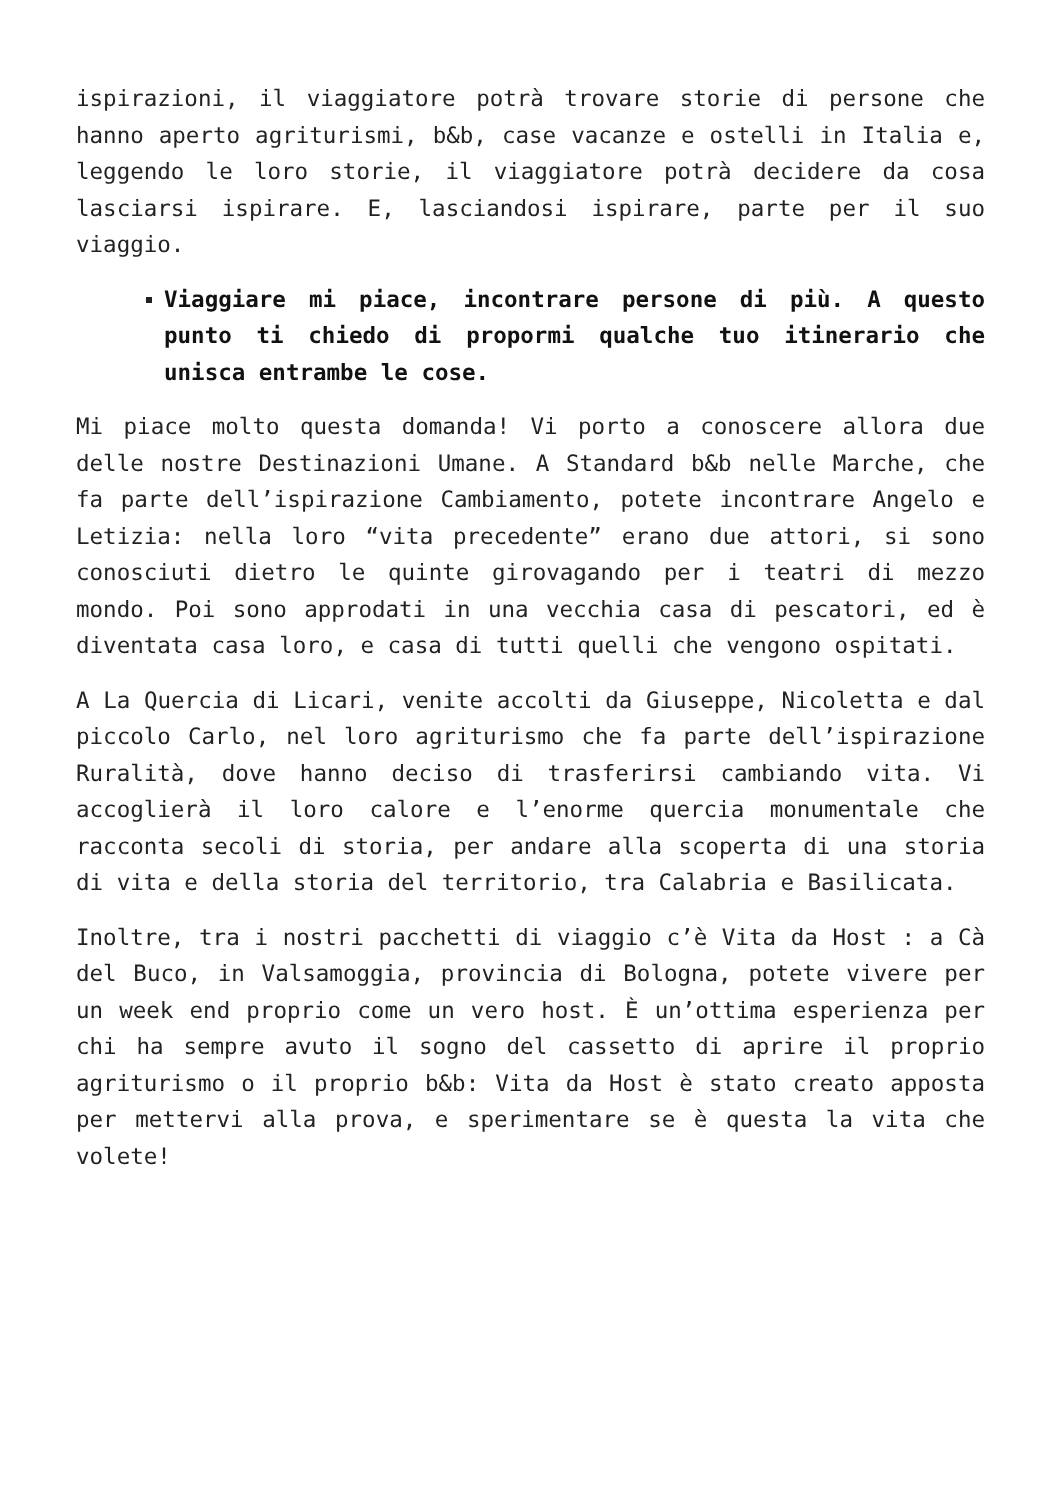ispirazioni, il viaggiatore potrà trovare storie di persone che hanno aperto agriturismi, b&b, case vacanze e ostelli in Italia e, leggendo le loro storie, il viaggiatore potrà decidere da cosa lasciarsi ispirare. E, lasciandosi ispirare, parte per il suo viaggio.
Viaggiare mi piace, incontrare persone di più. A questo punto ti chiedo di propormi qualche tuo itinerario che unisca entrambe le cose.
Mi piace molto questa domanda! Vi porto a conoscere allora due delle nostre Destinazioni Umane. A Standard b&b nelle Marche, che fa parte dell’ispirazione Cambiamento, potete incontrare Angelo e Letizia: nella loro “vita precedente” erano due attori, si sono conosciuti dietro le quinte girovagando per i teatri di mezzo mondo. Poi sono approdati in una vecchia casa di pescatori, ed è diventata casa loro, e casa di tutti quelli che vengono ospitati.
A La Quercia di Licari, venite accolti da Giuseppe, Nicoletta e dal piccolo Carlo, nel loro agriturismo che fa parte dell’ispirazione Ruralità, dove hanno deciso di trasferirsi cambiando vita. Vi accoglierà il loro calore e l’enorme quercia monumentale che racconta secoli di storia, per andare alla scoperta di una storia di vita e della storia del territorio, tra Calabria e Basilicata.
Inoltre, tra i nostri pacchetti di viaggio c’è Vita da Host : a Cà del Buco, in Valsamoggia, provincia di Bologna, potete vivere per un week end proprio come un vero host. È un’ottima esperienza per chi ha sempre avuto il sogno del cassetto di aprire il proprio agriturismo o il proprio b&b: Vita da Host è stato creato apposta per mettervi alla prova, e sperimentare se è questa la vita che volete!